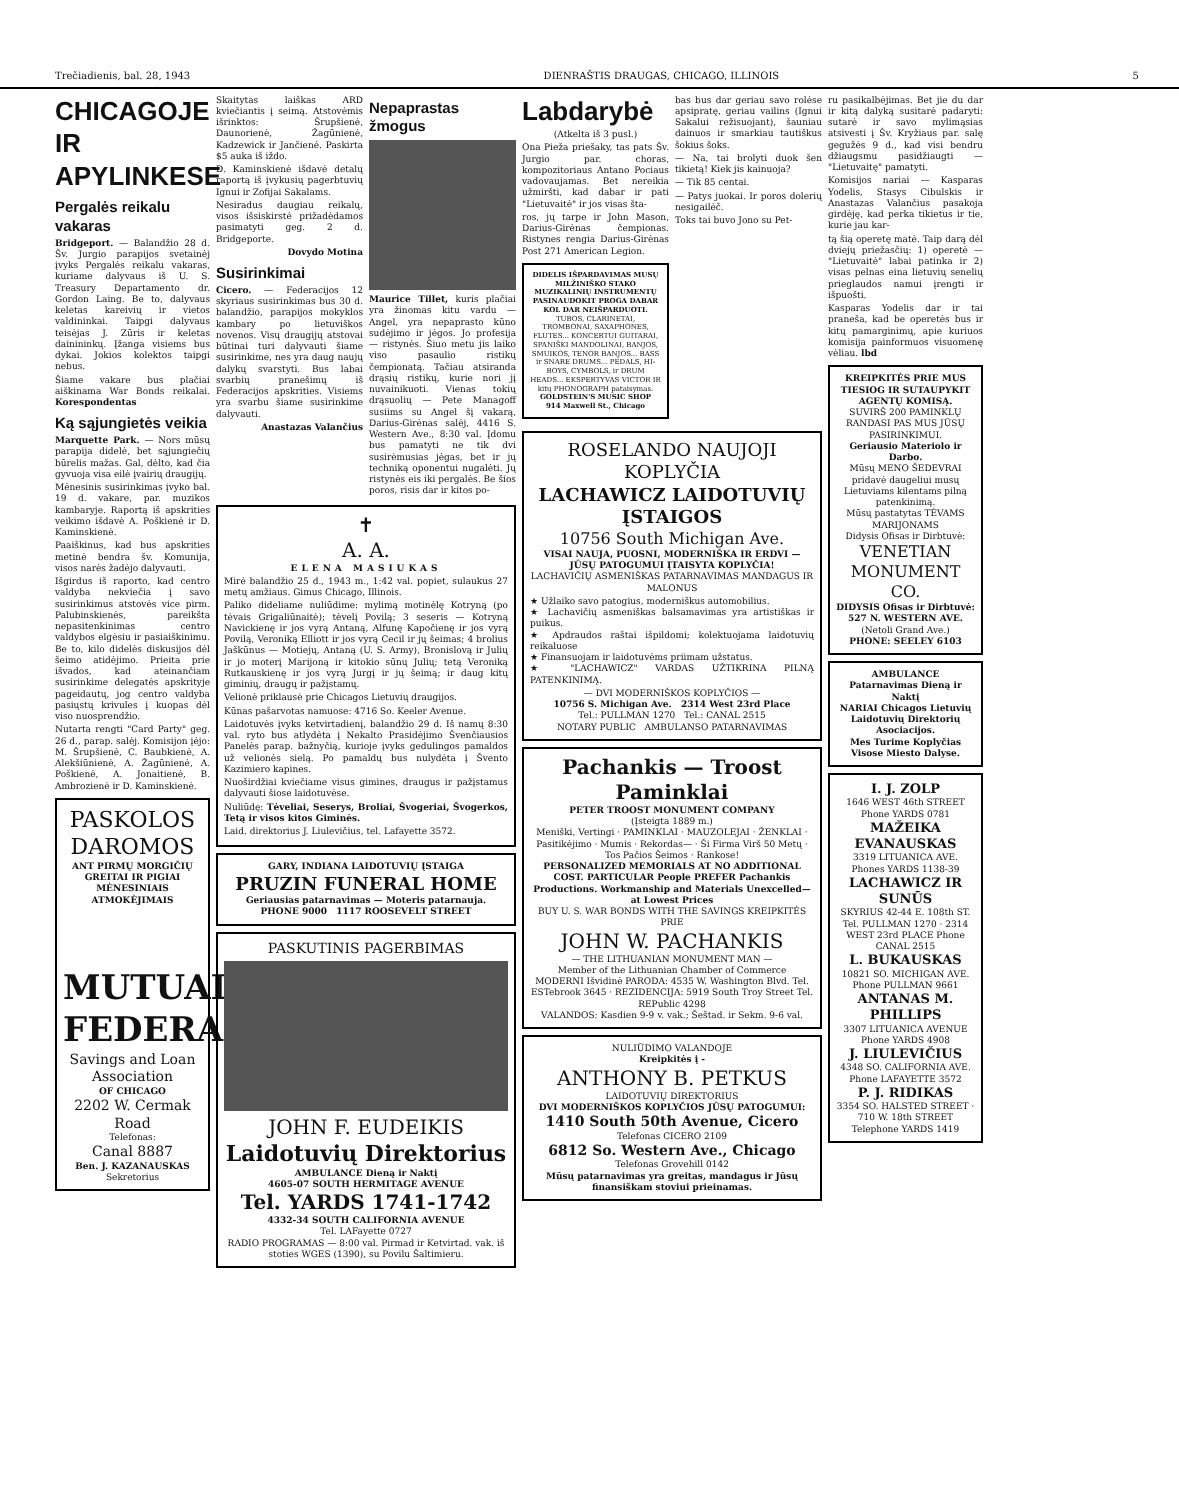Trečiadienis, bal. 28, 1943 DIENRAŠTIS DRAUGAS, CHICAGO, ILLINOIS 5
CHICAGOJE IR APYLINKESE
Pergalės reikalu vakaras
Bridgeport. — Balandžio 28 d. Šv. Jurgio parapijos svetainėj įvyks Pergalės reikalu vakaras, kuriame dalyvaus iš U. S. Treasury Departamento dr. Gordon Laing. Be to, dalyvaus keletas kareivių ir vietos valdininkai. Taipgi dalyvaus teisėjas J. Zūris ir keletas dainininkų. Įžanga visiems bus dykai. Jokios kolektos taipgi nebus.
Šiame vakare bus plačiai aiškinama War Bonds reikalai. Korespondentas
Ką sąjungietės veikia
Marquette Park. — Nors mūsų parapija didelė, bet sąjungiečių būrelis mažas. Gal, dėlto, kad čia gyvuoja visa eilė įvairių draugijų.
Mėnesinis susirinkimas įvyko bal. 19 d. vakare, par. muzikos kambaryje. Raportą iš apskrities veikimo išdavė A. Poškienė ir D. Kaminskienė.
Paaiškinus, kad bus apskrities metinė bendra šv. Komunija, visos narės žadėjo dalyvauti.
Išgirdus iš raporto, kad centro valdyba nekviečia į savo susirinkimus atstovės vice pirm. Palubinskienės, pareikšta nepasitenkinimas centro valdybos elgėsiu ir pasiaiškinimu. Be to, kilo didelės diskusijos dėl šeimo atidėjimo. Prieita prie išvados, kad ateinančiam susirinkime delegatės apskrityje pageidautų, jog centro valdyba pasiųstų krivules į kuopas dėl viso nuosprendžio.
Nutarta rengti "Card Party" geg. 26 d., parap. salėj. Komisijon įėjo: M. Šrupšienė, C. Baubkienė, A. Alekšiūnienė, A. Žagūnienė, A. Poškienė, A. Jonaitienė, B. Ambrozienė ir D. Kaminskienė.
PASKOLOS DAROMOS
ANT PIRMŲ MORGIČIŲ GREITAI IR PIGIAI MĖNESINIAIS ATMOKĖJIMAIS
MUTUAL FEDERAL
Savings and Loan Association
OF CHICAGO
2202 W. Cermak Road
Telefonas:
Canal 8887
Ben. J. KAZANAUSKAS
Sekretorius
Skaitytas laiškas ARD kviečiantis į seimą. Atstovėmis išrinktos: Šrupšienė, Daunorienė, Žagūnienė, Kadzewick ir Jančienė. Paskirta $5 auka iš iždo.
D. Kaminskienė išdavė detalų raportą iš įvykusių pagerbtuvių Ignui ir Zofijai Sakalams.
Nesiradus daugiau reikalų, visos išsiskirstė prižadėdamos pasimatyti geg. 2 d. Bridgeporte.
Dovydo Motina
Susirinkimai
Cicero. — Federacijos 12 skyriaus susirinkimas bus 30 d. balandžio, parapijos mokyklos kambary po lietuviškos novenos. Visų draugijų atstovai būtinai turi dalyvauti šiame susirinkime, nes yra daug naujų dalykų svarstyti. Bus labai svarbių pranešimų iš Federacijos apskrities. Visiems yra svarbu šiame susirinkime dalyvauti.
Anastazas Valančius
Nepaprastas žmogus
Maurice Tillet, kuris plačiai yra žinomas kitu vardu — Angel, yra nepaprasto kūno sudėjimo ir jėgos. Jo profesija — ristynės. Šiuo metu jis laiko viso pasaulio ristikų čempionatą. Tačiau atsiranda drąsių ristikų, kurie nori jį nuvainikuoti. Vienas tokių drąsuolių — Pete Managoff susiims su Angel šį vakarą, Darius-Girėnas salėj, 4416 S. Western Ave., 8:30 val. Įdomu bus pamatyti ne tik dvi susirėmusias jėgas, bet ir jų techniką oponentui nugalėti. Jų ristynės eis iki pergalės. Be šios poros, risis dar ir kitos po-
✝
A. A.
ELENA MASIUKAS
Mirė balandžio 25 d., 1943 m., 1:42 val. popiet, sulaukus 27 metų amžiaus. Gimus Chicago, Illinois.
Paliko dideliame nuliūdime: mylimą motinėlę Kotryną (po tėvais Grigaliūnaitė); tėvelį Povilą; 3 seseris — Kotryną Navickienę ir jos vyrą Antaną, Alfunę Kapočienę ir jos vyrą Povilą, Veroniką Elliott ir jos vyrą Cecil ir jų šeimas; 4 brolius Jaškūnus — Motiejų, Antaną (U. S. Army), Bronislovą ir Julių ir jo moterį Marijoną ir kitokio sūnų Julių; tetą Veroniką Rutkauskienę ir jos vyrą Jurgį ir jų šeimą; ir daug kitų giminių, draugų ir pažįstamų.
Velionė priklausė prie Chicagos Lietuvių draugijos.
Kūnas pašarvotas namuose: 4716 So. Keeler Avenue.
Laidotuvės įvyks ketvirtadienį, balandžio 29 d. Iš namų 8:30 val. ryto bus atlydėta į Nekalto Prasidėjimo Švenčiausios Panelės parap. bažnyčią, kurioje įvyks gedulingos pamaldos už velionės sielą. Po pamaldų bus nulydėta į Švento Kazimiero kapines.
Nuoširdžiai kviečiame visus gimines, draugus ir pažįstamus dalyvauti šiose laidotuvėse.
Nuliūdę: Tėveliai, Seserys, Broliai, Švogeriai, Švogerkos, Tetą ir visos kitos Giminės.
Laid. direktorius J. Liulevičius, tel. Lafayette 3572.
GARY, INDIANA LAIDOTUVIŲ ĮSTAIGA
PRUZIN FUNERAL HOME
Geriausias patarnavimas — Moteris patarnauja.
PHONE 9000 1117 ROOSEVELT STREET
PASKUTINIS PAGERBIMAS
JOHN F. EUDEIKIS
Laidotuvių Direktorius
AMBULANCE Dieną ir Naktį
4605-07 SOUTH HERMITAGE AVENUE
Tel. YARDS 1741-1742
4332-34 SOUTH CALIFORNIA AVENUE
Tel. LAFayette 0727
RADIO PROGRAMAS — 8:00 val. Pirmad ir Ketvirtad. vak. iš stoties WGES (1390), su Povilu Šaltimieru.
Labdarybė
(Atkelta iš 3 pusl.)
Ona Pieža priešaky, tas pats Šv. Jurgio par. choras, kompozitoriaus Antano Pociaus vadovaujamas. Bet nereikia užmiršti, kad dabar ir pati "Lietuvaitė" ir jos visas šta-
ros, jų tarpe ir John Mason, Darius-Girėnas čempionas. Ristynes rengia Darius-Girėnas Post 271 American Legion.
DIDELIS IŠPARDAVIMAS MUSŲ MILŽINIŠKO STAKO MUZIKALINIŲ INSTRUMENTŲ
PASINAUDOKIT PROGA DABAR KOL DAR NEIŠPARDUOTI.
TUBOS, CLARINETAI, TROMBONAI, SAXAPHONES, FLUTES... KONCERTUI GUITARAI, SPANIŠKI MANDOLINAI, BANJOS, SMUIKOS, TENOR BANJOS... BASS ir SNARE DRUMS... PEDALS, HI-BOYS, CYMBOLS, ir DRUM HEADS... EKSPERTYVAS VICTOR IR kitų PHONOGRAPH pataisymas.
GOLDSTEIN'S MUSIC SHOP
914 Maxwell St., Chicago
bas bus dar geriau savo rolėse apsipratę, geriau vailins (Ignui Sakalui režisuojant), šauniau dainuos ir smarkiau tautiškus šokius šoks.
— Na, tai brolyti duok šen tikietą! Kiek jis kainuoja?
— Tik 85 centai.
— Patys juokai. Ir poros dolerių nesigailėč.
Toks tai buvo Jono su Pet-
ROSELANDO NAUJOJI KOPLYČIA
LACHAWICZ LAIDOTUVIŲ ĮSTAIGOS
10756 South Michigan Ave.
VISAI NAUJA, PUOSNI, MODERNIŠKA IR ERDVI — JŪSŲ PATOGUMUI ĮTAISYTA KOPLYČIA!
LACHAVIČIŲ ASMENIŠKAS PATARNAVIMAS MANDAGUS IR MALONUS
★ Užlaiko savo patogius, moderniškus automobilius.
★ Lachavičių asmeniškas balsamavimas yra artistiškas ir puikus.
★ Apdraudos raštai išpildomi; kolektuojama laidotuvių reikaluose
★ Finansuojam ir laidotuvėms priimam užstatus.
★ "LACHAWICZ" VARDAS UŽTIKRINA PILNĄ PATENKINIMĄ.
— DVI MODERNIŠKOS KOPLYČIOS —
10756 S. Michigan Ave. 2314 West 23rd Place
Tel.: PULLMAN 1270 Tel.: CANAL 2515
NOTARY PUBLIC AMBULANSO PATARNAVIMAS
Pachankis — Troost Paminklai
PETER TROOST MONUMENT COMPANY
(Įsteigta 1889 m.)
Meniški, Vertingi · PAMINKLAI · MAUZOLEJAI · ŽENKLAI · Pasitikėjimo · Mumis · Rekordas— · Ši Firma Virš 50 Metų · Tos Pačios Šeimos · Rankose!
PERSONALIZED MEMORIALS AT NO ADDITIONAL COST. PARTICULAR People PREFER Pachankis Productions. Workmanship and Materials Unexcelled—at Lowest Prices
BUY U. S. WAR BONDS WITH THE SAVINGS KREIPKITĖS PRIE
JOHN W. PACHANKIS
— THE LITHUANIAN MONUMENT MAN —
Member of the Lithuanian Chamber of Commerce
MODERNI Išvidinė PARODA: 4535 W. Washington Blvd. Tel. ESTebrook 3645 · REZIDENCIJA: 5919 South Troy Street Tel. REPublic 4298
VALANDOS: Kasdien 9-9 v. vak.; Šeštad. ir Sekm. 9-6 val.
NULIŪDIMO VALANDOJE
Kreipkitės į -
ANTHONY B. PETKUS
LAIDOTUVIŲ DIREKTORIUS
DVI MODERNIŠKOS KOPLYČIOS JŪSŲ PATOGUMUI:
1410 South 50th Avenue, Cicero
Telefonas CICERO 2109
6812 So. Western Ave., Chicago
Telefonas Grovehill 0142
Mūsų patarnavimas yra greitas, mandagus ir Jūsų finansiškam stoviui prieinamas.
ru pasikalbėjimas. Bet jie du dar ir kitą dalyką susitarė padaryti: sutarė ir savo mylimąsias atsivesti į Šv. Kryžiaus par. salę gegužės 9 d., kad visi bendru džiaugsmu pasidžiaugti — "Lietuvaitę" pamatyti.
Komisijos nariai — Kasparas Yodelis, Stasys Cibulskis ir Anastazas Valančius pasakoja girdėję, kad perka tikietus ir tie, kurie jau kar-
tą šią operetę matė. Taip darą dėl dviejų priežasčių: 1) operetė — "Lietuvaitė" labai patinka ir 2) visas pelnas eina lietuvių senelių prieglaudos namui įrengti ir išpuošti.
Kasparas Yodelis dar ir tai praneša, kad be operetės bus ir kitų pamarginimų, apie kuriuos komisija painformuos visuomenę vėliau. lbd
KREIPKITĖS PRIE MUS TIESIOG IR SUTAUPYKIT AGENTŲ KOMISĄ.
SUVIRŠ 200 PAMINKLŲ RANDASI PAS MUS JŪSŲ PASIRINKIMUI.
Geriausio Materiolo ir Darbo.
Mūsų MENO ŠEDEVRAI pridavė daugeliui musų Lietuviams kilentams pilną patenkinimą.
Mūsų pastatytas TĖVAMS MARIJONAMS
Didysis Ofisas ir Dirbtuvė:
VENETIAN MONUMENT CO.
DIDYSIS Ofisas ir Dirbtuvė: 527 N. WESTERN AVE. (Netoli Grand Ave.)
PHONE: SEELEY 6103
AMBULANCE Patarnavimas Dieną ir Naktį
NARIAI Chicagos Lietuvių Laidotuvių Direktorių Asociacijos.
Mes Turime Koplyčias Visose Miesto Dalyse.
I. J. ZOLP
1646 WEST 46th STREET Phone YARDS 0781
MAŽEIKA EVANAUSKAS
3319 LITUANICA AVE. Phones YARDS 1138-39
LACHAWICZ IR SUNŪS
SKYRIUS 42-44 E. 108th ST. Tel. PULLMAN 1270 · 2314 WEST 23rd PLACE Phone CANAL 2515
L. BUKAUSKAS
10821 SO. MICHIGAN AVE. Phone PULLMAN 9661
ANTANAS M. PHILLIPS
3307 LITUANICA AVENUE Phone YARDS 4908
J. LIULEVIČIUS
4348 SO. CALIFORNIA AVE. Phone LAFAYETTE 3572
P. J. RIDIKAS
3354 SO. HALSTED STREET · 710 W. 18th STREET Telephone YARDS 1419